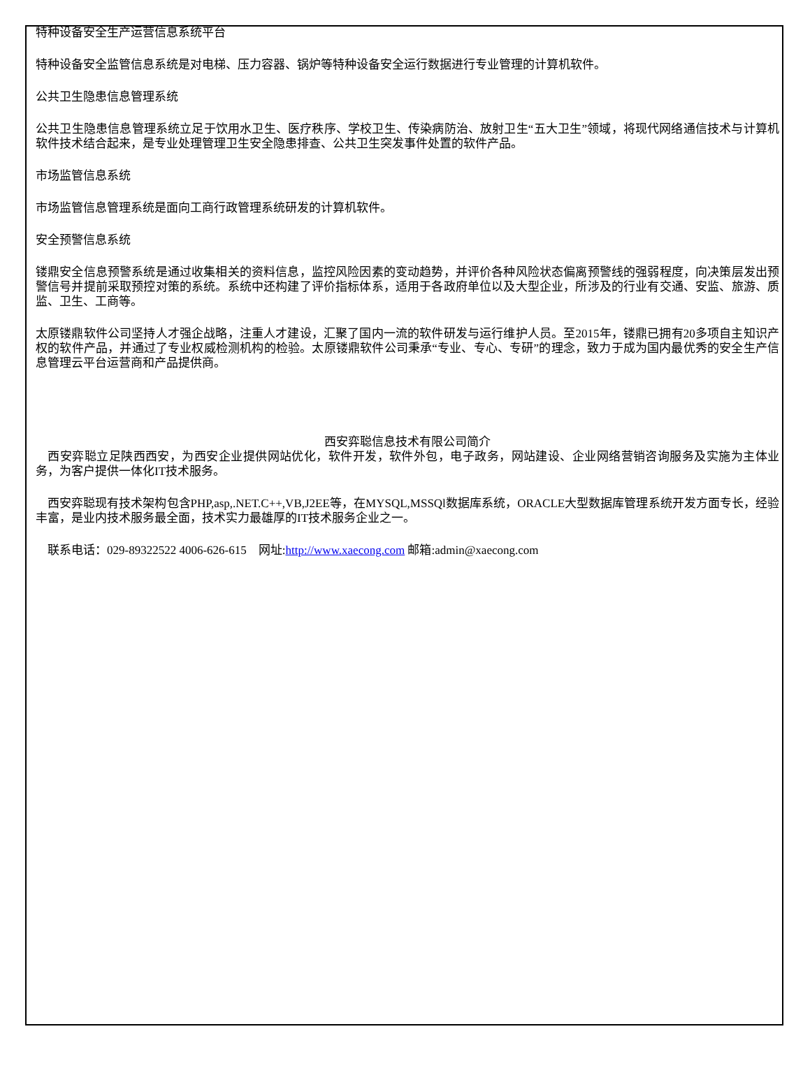特种设备安全生产运营信息系统平台
特种设备安全监管信息系统是对电梯、压力容器、锅炉等特种设备安全运行数据进行专业管理的计算机软件。
公共卫生隐患信息管理系统
公共卫生隐患信息管理系统立足于饮用水卫生、医疗秩序、学校卫生、传染病防治、放射卫生“五大卫生”领域，将现代网络通信技术与计算机软件技术结合起来，是专业处理管理卫生安全隐患排查、公共卫生突发事件处置的软件产品。
市场监管信息系统
市场监管信息管理系统是面向工商行政管理系统研发的计算机软件。
安全预警信息系统
镂鼎安全信息预警系统是通过收集相关的资料信息，监控风险因素的变动趋势，并评价各种风险状态偏离预警线的强弱程度，向决策层发出预警信号并提前采取预控对策的系统。系统中还构建了评价指标体系，适用于各政府单位以及大型企业，所涉及的行业有交通、安监、旅游、质监、卫生、工商等。
太原镂鼎软件公司坚持人才强企战略，注重人才建设，汇聚了国内一流的软件研发与运行维护人员。至2015年，镂鼎已拥有20多项自主知识产权的软件产品，并通过了专业权威检测机构的检验。太原镂鼎软件公司秉承“专业、专心、专研”的理念，致力于成为国内最优秀的安全生产信息管理云平台运营商和产品提供商。
西安弈聪信息技术有限公司简介
　西安弈聪立足陕西西安，为西安企业提供网站优化，软件开发，软件外包，电子政务，网站建设、企业网络营销咨询服务及实施为主体业务，为客户提供一体化IT技术服务。
　西安弈聪现有技术架构包含PHP,asp,.NET.C++,VB,J2EE等，在MYSQL,MSSQl数据库系统，ORACLE大型数据库管理系统开发方面专长，经验丰富，是业内技术服务最全面，技术实力最雄厚的IT技术服务企业之一。
　联系电话：029-89322522 4006-626-615　网址:http://www.xaecong.com 邮箱:admin@xaecong.com